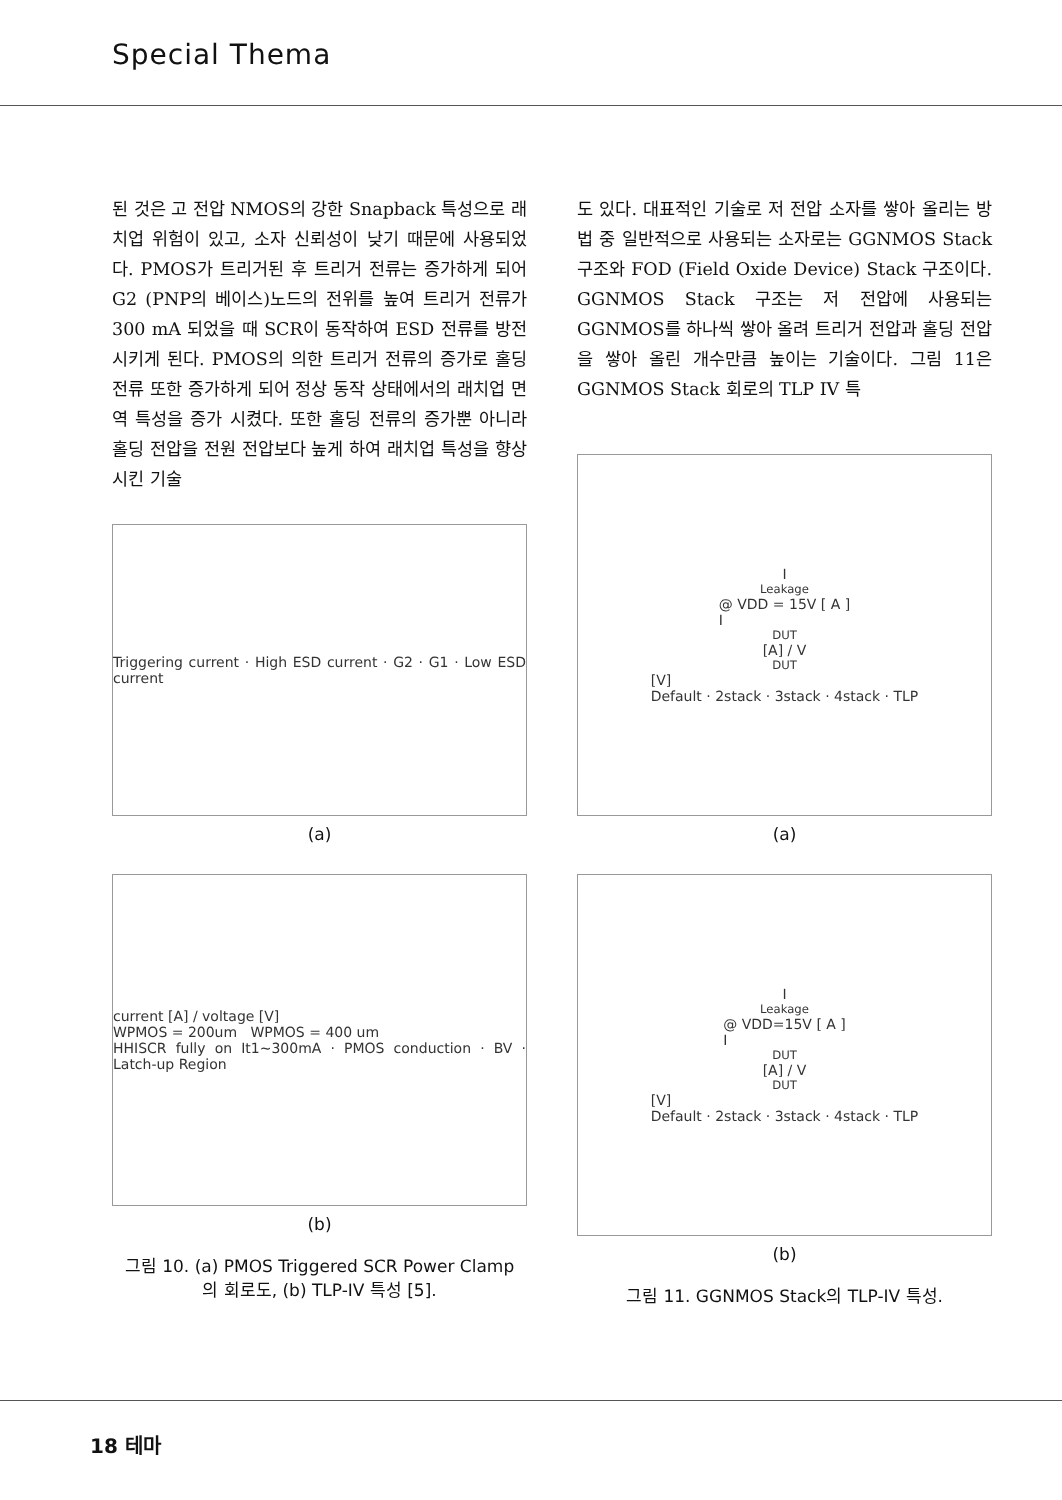Special Thema
된 것은 고 전압 NMOS의 강한 Snapback 특성으로 래치업 위험이 있고, 소자 신뢰성이 낮기 때문에 사용되었다. PMOS가 트리거된 후 트리거 전류는 증가하게 되어 G2 (PNP의 베이스)노드의 전위를 높여 트리거 전류가 300 mA 되었을 때 SCR이 동작하여 ESD 전류를 방전시키게 된다. PMOS의 의한 트리거 전류의 증가로 홀딩 전류 또한 증가하게 되어 정상 동작 상태에서의 래치업 면역 특성을 증가 시켰다. 또한 홀딩 전류의 증가뿐 아니라 홀딩 전압을 전원 전압보다 높게 하여 래치업 특성을 향상 시킨 기술
Triggering current · High ESD current · G2 · G1 · Low ESD current
(a)
current [A] / voltage [V]
WPMOS = 200um WPMOS = 400 um
HHISCR fully on It1~300mA · PMOS conduction · BV · Latch-up Region
(b)
그림 10. (a) PMOS Triggered SCR Power Clamp
의 회로도, (b) TLP-IV 특성 [5].
도 있다. 대표적인 기술로 저 전압 소자를 쌓아 올리는 방법 중 일반적으로 사용되는 소자로는 GGNMOS Stack 구조와 FOD (Field Oxide Device) Stack 구조이다. GGNMOS Stack 구조는 저 전압에 사용되는 GGNMOS를 하나씩 쌓아 올려 트리거 전압과 홀딩 전압을 쌓아 올린 개수만큼 높이는 기술이다. 그림 11은 GGNMOS Stack 회로의 TLP IV 특
I<sub>Leakage</sub> @ VDD = 15V [ A ]
I<sub>DUT</sub> [A] / V<sub>DUT</sub> [V]
Default · 2stack · 3stack · 4stack · TLP
(a)
I<sub>Leakage</sub> @ VDD=15V [ A ]
I<sub>DUT</sub> [A] / V<sub>DUT</sub> [V]
Default · 2stack · 3stack · 4stack · TLP
(b)
그림 11. GGNMOS Stack의 TLP-IV 특성.
18 테마